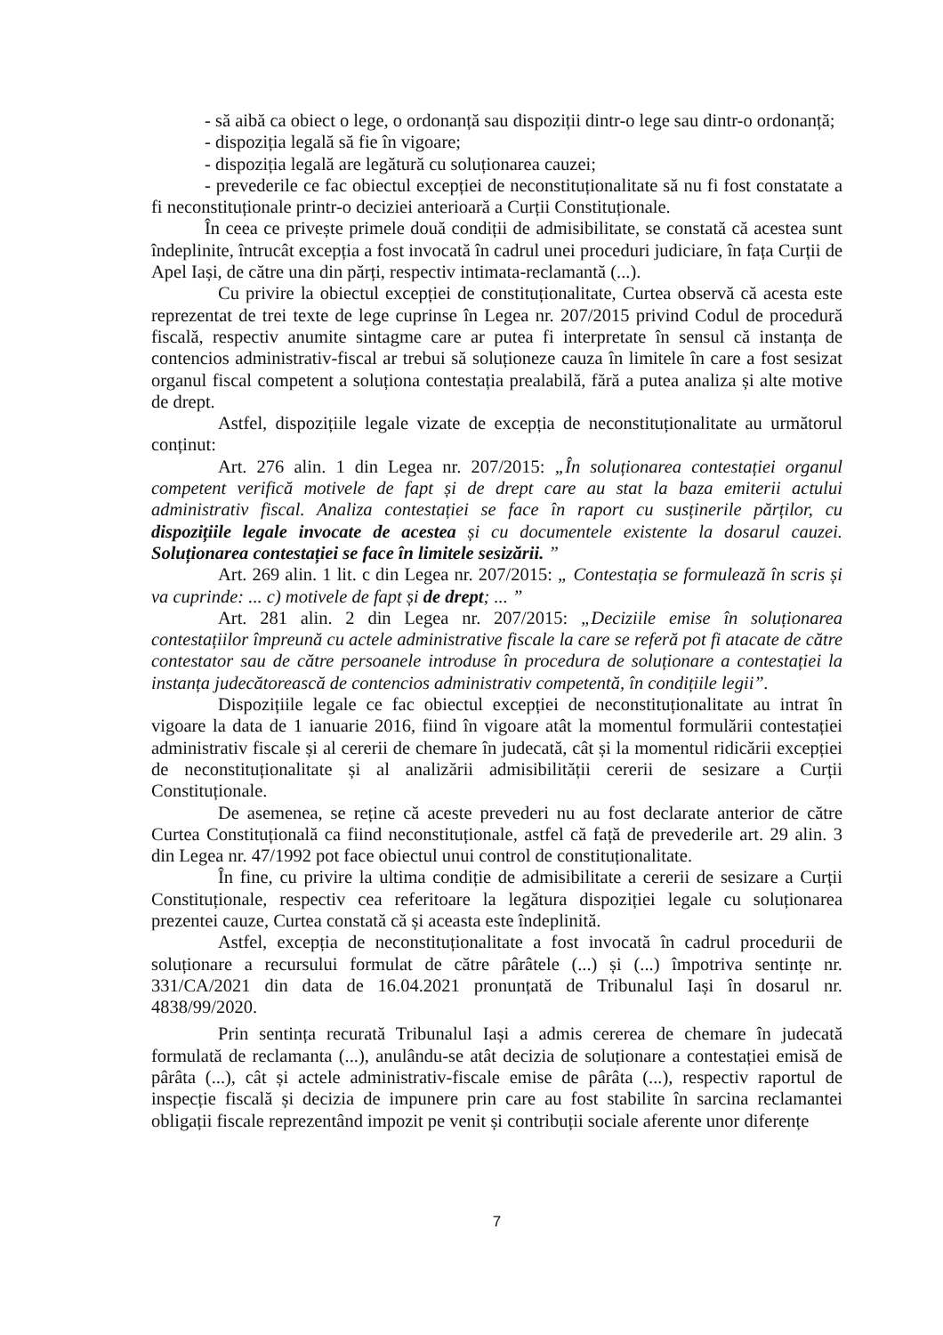- să aibă ca obiect o lege, o ordonanță sau dispoziții dintr-o lege sau dintr-o ordonanță;
- dispoziția legală să fie în vigoare;
- dispoziția legală are legătură cu soluționarea cauzei;
- prevederile ce fac obiectul excepției de neconstituționalitate să nu fi fost constatate a fi neconstituționale printr-o deciziei anterioară a Curții Constituționale.
În ceea ce privește primele două condiții de admisibilitate, se constată că acestea sunt îndeplinite, întrucât excepția a fost invocată în cadrul unei proceduri judiciare, în fața Curții de Apel Iași, de către una din părți, respectiv intimata-reclamantă (...).
Cu privire la obiectul excepției de constituționalitate, Curtea observă că acesta este reprezentat de trei texte de lege cuprinse în Legea nr. 207/2015 privind Codul de procedură fiscală, respectiv anumite sintagme care ar putea fi interpretate în sensul că instanța de contencios administrativ-fiscal ar trebui să soluționeze cauza în limitele în care a fost sesizat organul fiscal competent a soluționa contestația prealabilă, fără a putea analiza și alte motive de drept.
Astfel, dispozițiile legale vizate de excepția de neconstituționalitate au următorul conținut:
Art. 276 alin. 1 din Legea nr. 207/2015: „În soluționarea contestației organul competent verifică motivele de fapt și de drept care au stat la baza emiterii actului administrativ fiscal. Analiza contestației se face în raport cu susținerile părților, cu dispozițiile legale invocate de acestea și cu documentele existente la dosarul cauzei. Soluționarea contestației se face în limitele sesizării. ”
Art. 269 alin. 1 lit. c din Legea nr. 207/2015: „ Contestația se formulează în scris și va cuprinde: ... c) motivele de fapt și de drept; ... ”
Art. 281 alin. 2 din Legea nr. 207/2015: „Deciziile emise în soluționarea contestațiilor împreună cu actele administrative fiscale la care se referă pot fi atacate de către contestator sau de către persoanele introduse în procedura de soluționare a contestației la instanța judecătorească de contencios administrativ competentă, în condițiile legii”.
Dispozițiile legale ce fac obiectul excepției de neconstituționalitate au intrat în vigoare la data de 1 ianuarie 2016, fiind în vigoare atât la momentul formulării contestației administrativ fiscale și al cererii de chemare în judecată, cât și la momentul ridicării excepției de neconstituționalitate și al analizării admisibilității cererii de sesizare a Curții Constituționale.
De asemenea, se reține că aceste prevederi nu au fost declarate anterior de către Curtea Constituțională ca fiind neconstituționale, astfel că față de prevederile art. 29 alin. 3 din Legea nr. 47/1992 pot face obiectul unui control de constituționalitate.
În fine, cu privire la ultima condiție de admisibilitate a cererii de sesizare a Curții Constituționale, respectiv cea referitoare la legătura dispoziției legale cu soluționarea prezentei cauze, Curtea constată că și aceasta este îndeplinită.
Astfel, excepția de neconstituționalitate a fost invocată în cadrul procedurii de soluționare a recursului formulat de către pârâtele (...) și (...) împotriva sentințe nr. 331/CA/2021 din data de 16.04.2021 pronunțată de Tribunalul Iași în dosarul nr. 4838/99/2020.
Prin sentința recurată Tribunalul Iași a admis cererea de chemare în judecată formulată de reclamanta (...), anulându-se atât decizia de soluționare a contestației emisă de pârâta (...), cât și actele administrativ-fiscale emise de pârâta (...), respectiv raportul de inspecție fiscală și decizia de impunere prin care au fost stabilite în sarcina reclamantei obligații fiscale reprezentând impozit pe venit și contribuții sociale aferente unor diferențe
7